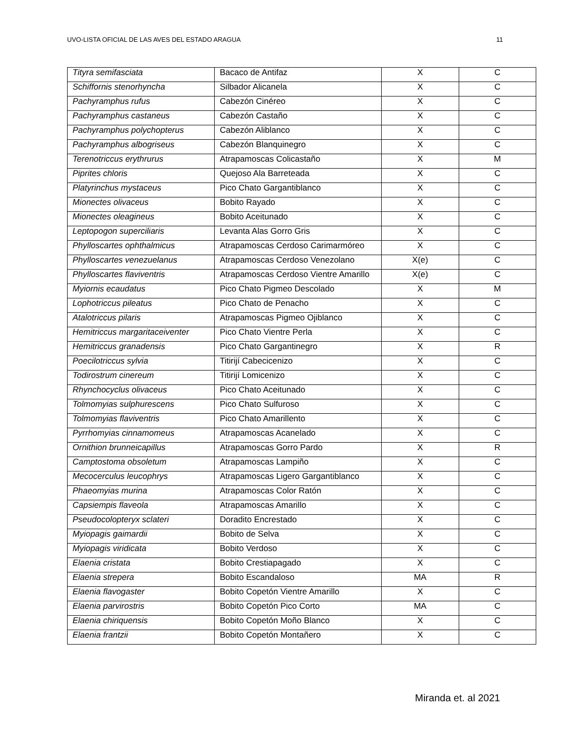UVO-LISTA OFICIAL DE LAS AVES DEL ESTADO ARAGUA 11
| Tityra semifasciata | Bacaco de Antifaz | X | C |
| Schiffornis stenorhyncha | Silbador Alicanela | X | C |
| Pachyramphus rufus | Cabezón Cinéreo | X | C |
| Pachyramphus castaneus | Cabezón Castaño | X | C |
| Pachyramphus polychopterus | Cabezón Aliblanco | X | C |
| Pachyramphus albogriseus | Cabezón Blanquinegro | X | C |
| Terenotriccus erythrurus | Atrapamoscas Colicastaño | X | M |
| Piprites chloris | Quejoso Ala Barreteada | X | C |
| Platyrinchus mystaceus | Pico Chato Gargantiblanco | X | C |
| Mionectes olivaceus | Bobito Rayado | X | C |
| Mionectes oleagineus | Bobito Aceitunado | X | C |
| Leptopogon superciliaris | Levanta Alas Gorro Gris | X | C |
| Phylloscartes ophthalmicus | Atrapamoscas Cerdoso Carimarmóreo | X | C |
| Phylloscartes venezuelanus | Atrapamoscas Cerdoso Venezolano | X(e) | C |
| Phylloscartes flaviventris | Atrapamoscas Cerdoso Vientre Amarillo | X(e) | C |
| Myiornis ecaudatus | Pico Chato Pigmeo Descolado | X | M |
| Lophotriccus pileatus | Pico Chato de Penacho | X | C |
| Atalotriccus pilaris | Atrapamoscas Pigmeo Ojiblanco | X | C |
| Hemitriccus margaritaceiventer | Pico Chato Vientre Perla | X | C |
| Hemitriccus granadensis | Pico Chato Gargantinegro | X | R |
| Poecilotriccus sylvia | Titirijí Cabecicenizo | X | C |
| Todirostrum cinereum | Titirijí Lomicenizo | X | C |
| Rhynchocyclus olivaceus | Pico Chato Aceitunado | X | C |
| Tolmomyias sulphurescens | Pico Chato Sulfuroso | X | C |
| Tolmomyias flaviventris | Pico Chato Amarillento | X | C |
| Pyrrhomyias cinnamomeus | Atrapamoscas Acanelado | X | C |
| Ornithion brunneicapillus | Atrapamoscas Gorro Pardo | X | R |
| Camptostoma obsoletum | Atrapamoscas Lampiño | X | C |
| Mecocerculus leucophrys | Atrapamoscas Ligero Gargantiblanco | X | C |
| Phaeomyias murina | Atrapamoscas Color Ratón | X | C |
| Capsiempis flaveola | Atrapamoscas Amarillo | X | C |
| Pseudocolopteryx sclateri | Doradito Encrestado | X | C |
| Myiopagis gaimardii | Bobito de Selva | X | C |
| Myiopagis viridicata | Bobito Verdoso | X | C |
| Elaenia cristata | Bobito Crestiapagado | X | C |
| Elaenia strepera | Bobito Escandaloso | MA | R |
| Elaenia flavogaster | Bobito Copetón Vientre Amarillo | X | C |
| Elaenia parvirostris | Bobito Copetón Pico Corto | MA | C |
| Elaenia chiriquensis | Bobito Copetón Moño Blanco | X | C |
| Elaenia frantzii | Bobito Copetón Montañero | X | C |
Miranda et. al 2021